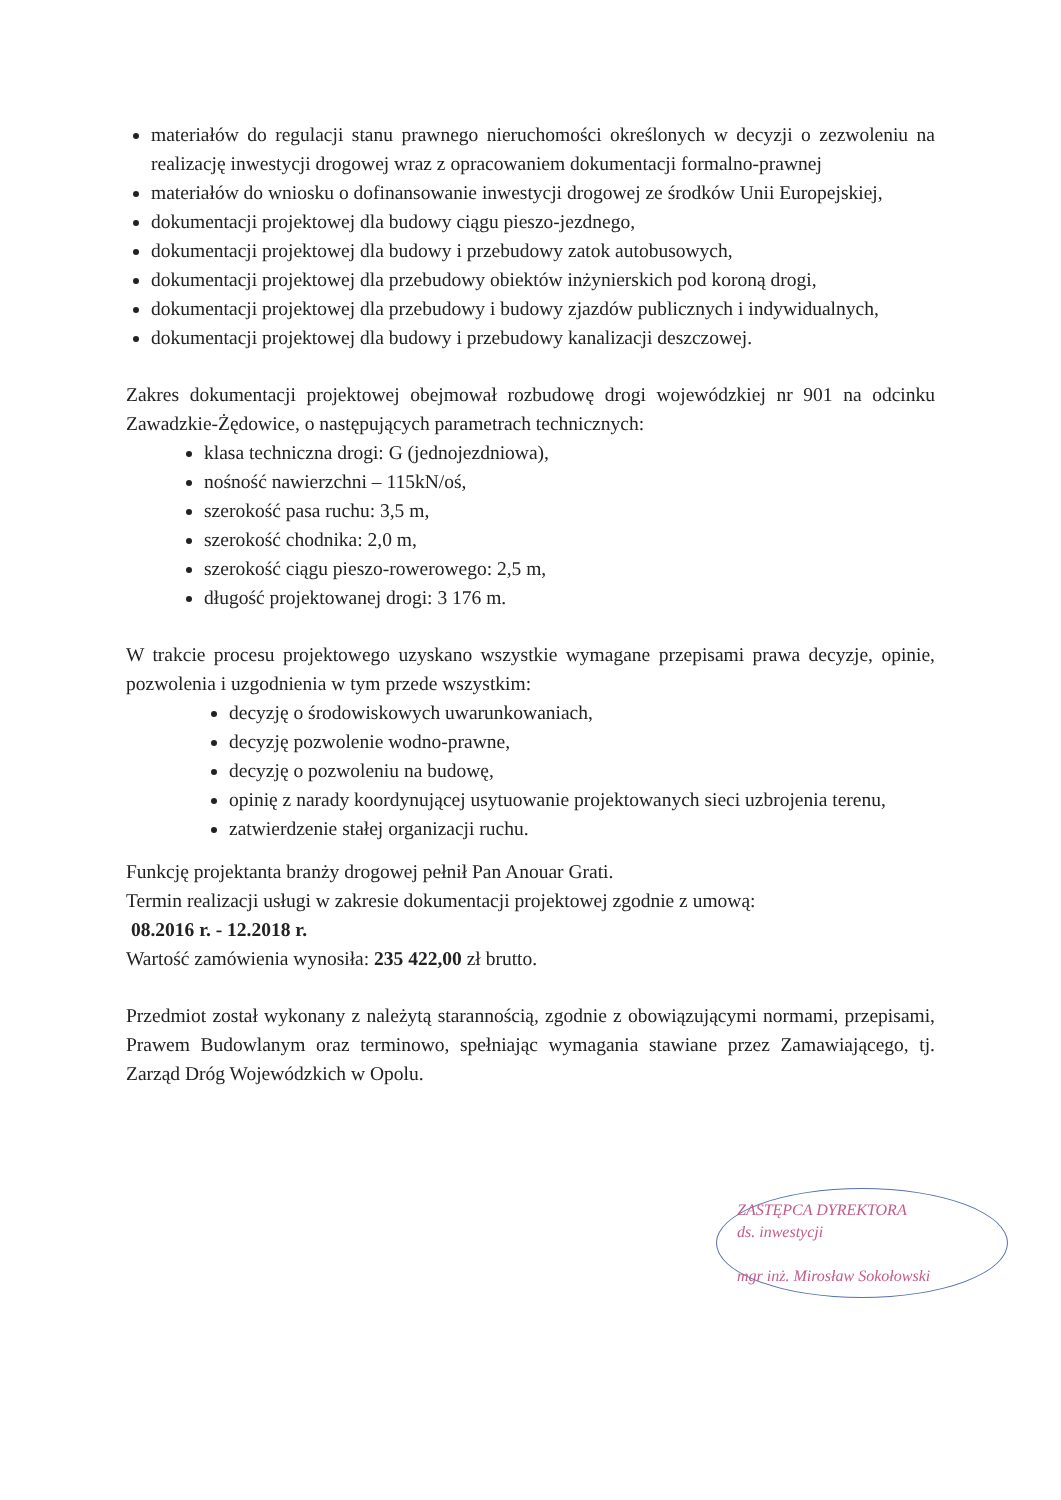materiałów do regulacji stanu prawnego nieruchomości określonych w decyzji o zezwoleniu na realizację inwestycji drogowej wraz z opracowaniem dokumentacji formalno-prawnej
materiałów do wniosku o dofinansowanie inwestycji drogowej ze środków Unii Europejskiej,
dokumentacji projektowej dla budowy ciągu pieszo-jezdnego,
dokumentacji projektowej dla budowy i przebudowy zatok autobusowych,
dokumentacji projektowej dla przebudowy obiektów inżynierskich pod koroną drogi,
dokumentacji projektowej dla przebudowy i budowy zjazdów publicznych i indywidualnych,
dokumentacji projektowej dla budowy i przebudowy kanalizacji deszczowej.
Zakres dokumentacji projektowej obejmował rozbudowę drogi wojewódzkiej nr 901 na odcinku Zawadzkie-Żędowice, o następujących parametrach technicznych:
klasa techniczna drogi: G (jednojezdniowa),
nośność nawierzchni – 115kN/oś,
szerokość pasa ruchu: 3,5 m,
szerokość chodnika: 2,0 m,
szerokość ciągu pieszo-rowerowego: 2,5 m,
długość projektowanej drogi: 3 176 m.
W trakcie procesu projektowego uzyskano wszystkie wymagane przepisami prawa decyzje, opinie, pozwolenia i uzgodnienia w tym przede wszystkim:
decyzję o środowiskowych uwarunkowaniach,
decyzję pozwolenie wodno-prawne,
decyzję o pozwoleniu na budowę,
opinię z narady koordynującej usytuowanie projektowanych sieci uzbrojenia terenu,
zatwierdzenie stałej organizacji ruchu.
Funkcję projektanta branży drogowej pełnił Pan Anouar Grati.
Termin realizacji usługi w zakresie dokumentacji projektowej zgodnie z umową:
08.2016 r. - 12.2018 r.
Wartość zamówienia wynosiła: 235 422,00 zł brutto.
Przedmiot został wykonany z należytą starannością, zgodnie z obowiązującymi normami, przepisami, Prawem Budowlanym oraz terminowo, spełniając wymagania stawiane przez Zamawiającego, tj. Zarząd Dróg Wojewódzkich w Opolu.
ZASTĘPCA DYREKTORA
ds. inwestycji
mgr inż. Mirosław Sokołowski